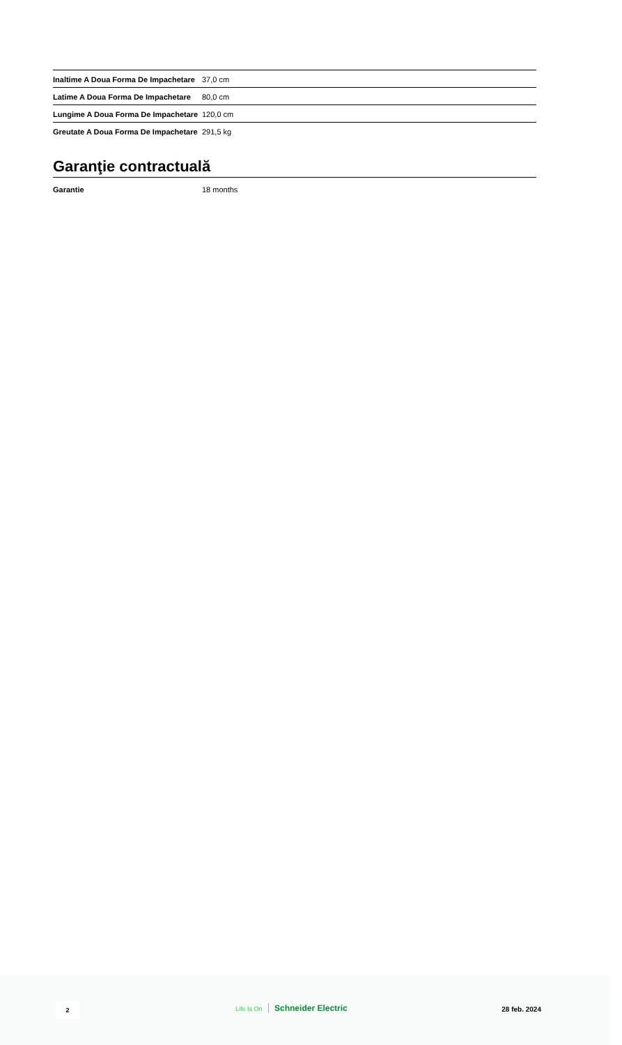| Inaltime A Doua Forma De Impachetare | 37,0 cm |
| Latime A Doua Forma De Impachetare | 80,0 cm |
| Lungime A Doua Forma De Impachetare | 120,0 cm |
| Greutate A Doua Forma De Impachetare | 291,5 kg |
Garanţie contractuală
| Garantie | 18 months |
2 Life Is On Schneider Electric 28 feb. 2024